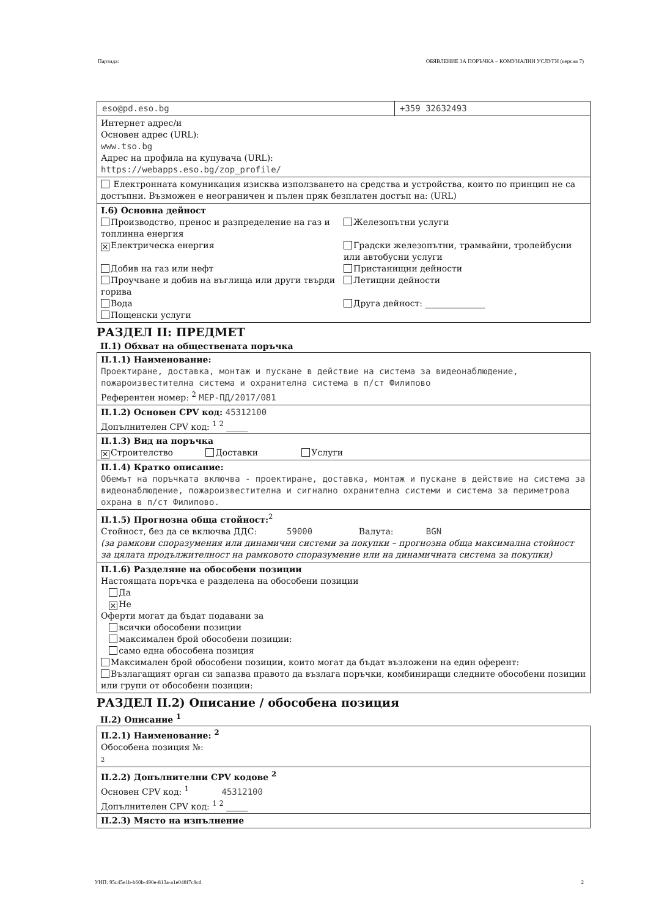Партида: ОБЯВЛЕНИЕ ЗА ПОРЪЧКА – КОМУНАЛНИ УСЛУГИ (версия 7)
eso@pd.eso.bg +359 32632493
Интернет адрес/и
Основен адрес (URL):
www.tso.bg
Адрес на профила на купувача (URL):
https://webapps.eso.bg/zop_profile/
Електронната комуникация изисква използването на средства и устройства, които по принцип не са достъпни. Възможен е неограничен и пълен пряк безплатен достъп на: (URL)
I.6) Основна дейност
Производство, пренос и разпределение на газ и топлинна енергия
Железопътни услуги
✕ Електрическа енергия
Градски железопътни, трамвайни, тролейбусни или автобусни услуги
Добив на газ или нефт
Пристанищни дейности
Проучване и добив на въглища или други твърди горива
Летищни дейности
Вода
Друга дейност: ______________
Пощенски услуги
РАЗДЕЛ II: ПРЕДМЕТ
II.1) Обхват на обществената поръчка
II.1.1) Наименование:
Проектиране, доставка, монтаж и пускане в действие на система за видеонаблюдение, пожароизвестителна система и охранителна система в п/ст Филипово
Референтен номер: <sup>2</sup> МЕР-ПД/2017/081
II.1.2) Основен CPV код: 45312100
Допълнителен CPV код: <sup>1 2</sup> _____
II.1.3) Вид на поръчка
✕ Строителство Доставки Услуги
II.1.4) Кратко описание:
Обемът на поръчката включва - проектиране, доставка, монтаж и пускане в действие на система за видеонаблюдение, пожароизвестителна и сигнално охранителна системи и система за периметрова охрана в п/ст Филипово.
II.1.5) Прогнозна обща стойност:<sup>2</sup>
Стойност, без да се включва ДДС: 59000 Валута: BGN
(за рамкови споразумения или динамични системи за покупки – прогнозна обща максимална стойност за цялата продължителност на рамковото споразумение или на динамичната система за покупки)
II.1.6) Разделяне на обособени позиции
Настоящата поръчка е разделена на обособени позиции
Да
✕ Не
Оферти могат да бъдат подавани за
всички обособени позиции
максимален брой обособени позиции:
само една обособена позиция
Максимален брой обособени позиции, които могат да бъдат възложени на един оферент:
Възлагащият орган си запазва правото да възлага поръчки, комбиниращи следните обособени позиции или групи от обособени позиции:
РАЗДЕЛ II.2) Описание / обособена позиция
II.2) Описание <sup>1</sup>
II.2.1) Наименование: <sup>2</sup>
Обособена позиция №:
2
II.2.2) Допълнителни CPV кодове <sup>2</sup>
Основен CPV код: <sup>1</sup> 45312100
Допълнителен CPV код: <sup>1 2</sup> _____
II.2.3) Място на изпълнение
УНП: 95c45e1b-b60b-490e-813a-a1e048f7c8cd 2